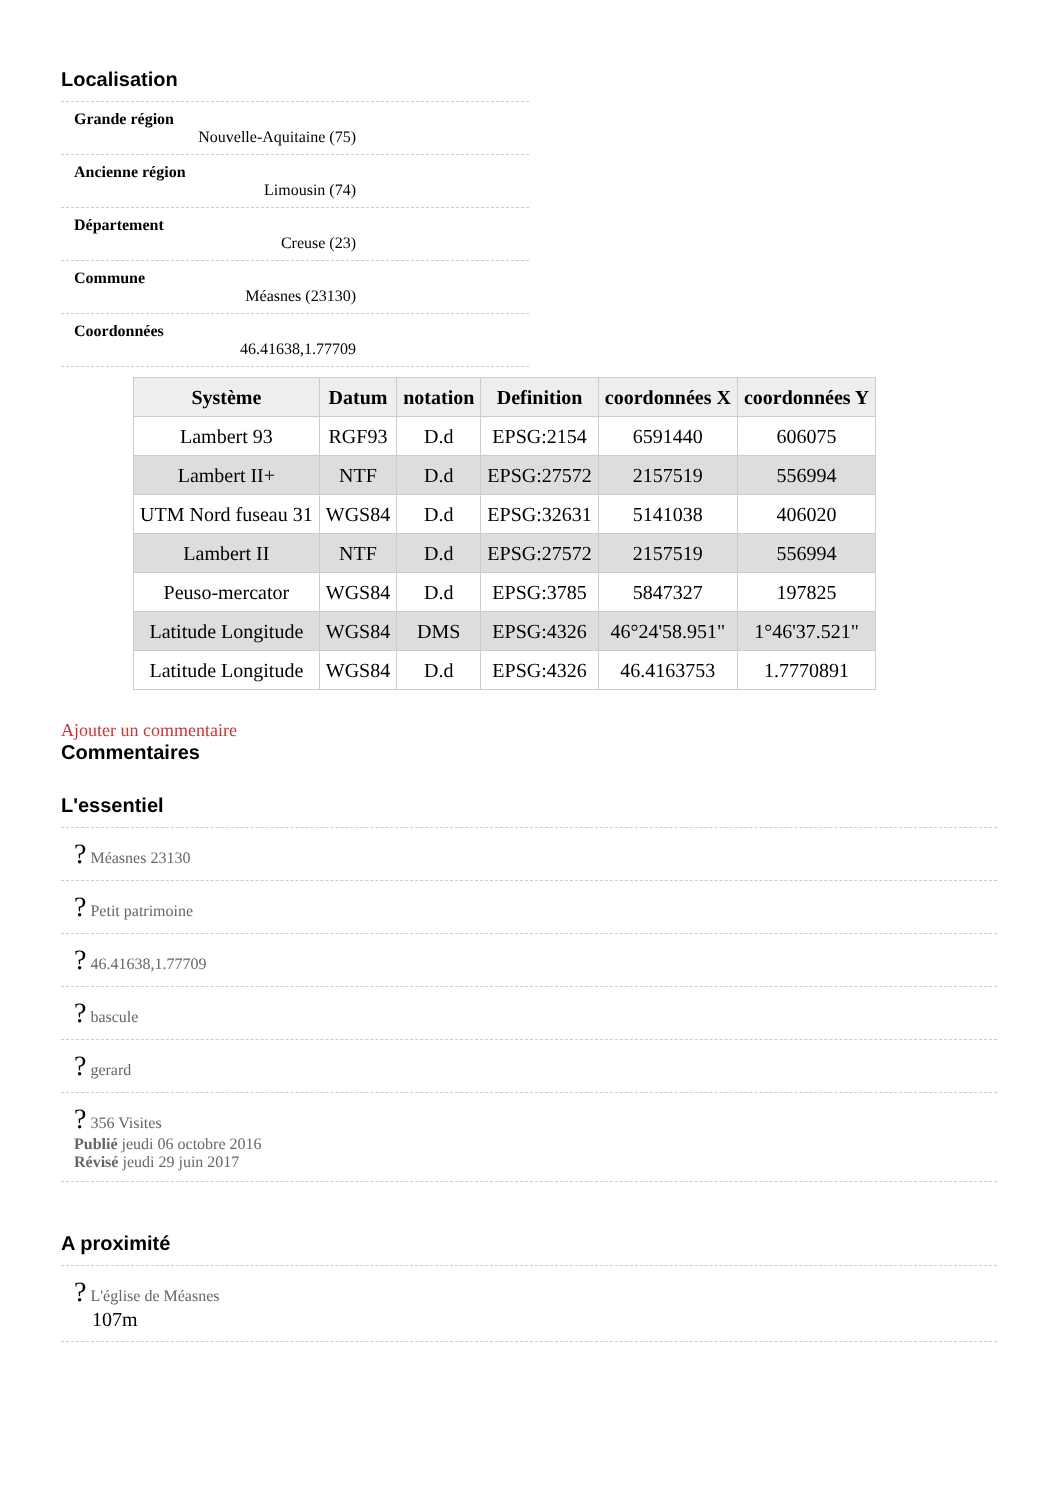Localisation
Grande région
Nouvelle-Aquitaine (75)
Ancienne région
Limousin (74)
Département
Creuse (23)
Commune
Méasnes (23130)
Coordonnées
46.41638,1.77709
| Système | Datum | notation | Definition | coordonnées X | coordonnées Y |
| --- | --- | --- | --- | --- | --- |
| Lambert 93 | RGF93 | D.d | EPSG:2154 | 6591440 | 606075 |
| Lambert II+ | NTF | D.d | EPSG:27572 | 2157519 | 556994 |
| UTM Nord fuseau 31 | WGS84 | D.d | EPSG:32631 | 5141038 | 406020 |
| Lambert II | NTF | D.d | EPSG:27572 | 2157519 | 556994 |
| Peuso-mercator | WGS84 | D.d | EPSG:3785 | 5847327 | 197825 |
| Latitude Longitude | WGS84 | DMS | EPSG:4326 | 46°24'58.951" | 1°46'37.521" |
| Latitude Longitude | WGS84 | D.d | EPSG:4326 | 46.4163753 | 1.7770891 |
Ajouter un commentaire
Commentaires
L'essentiel
? Méasnes 23130
? Petit patrimoine
? 46.41638,1.77709
? bascule
? gerard
? 356 Visites
Publié jeudi 06 octobre 2016
Révisé jeudi 29 juin 2017
A proximité
? L'église de Méasnes
107m